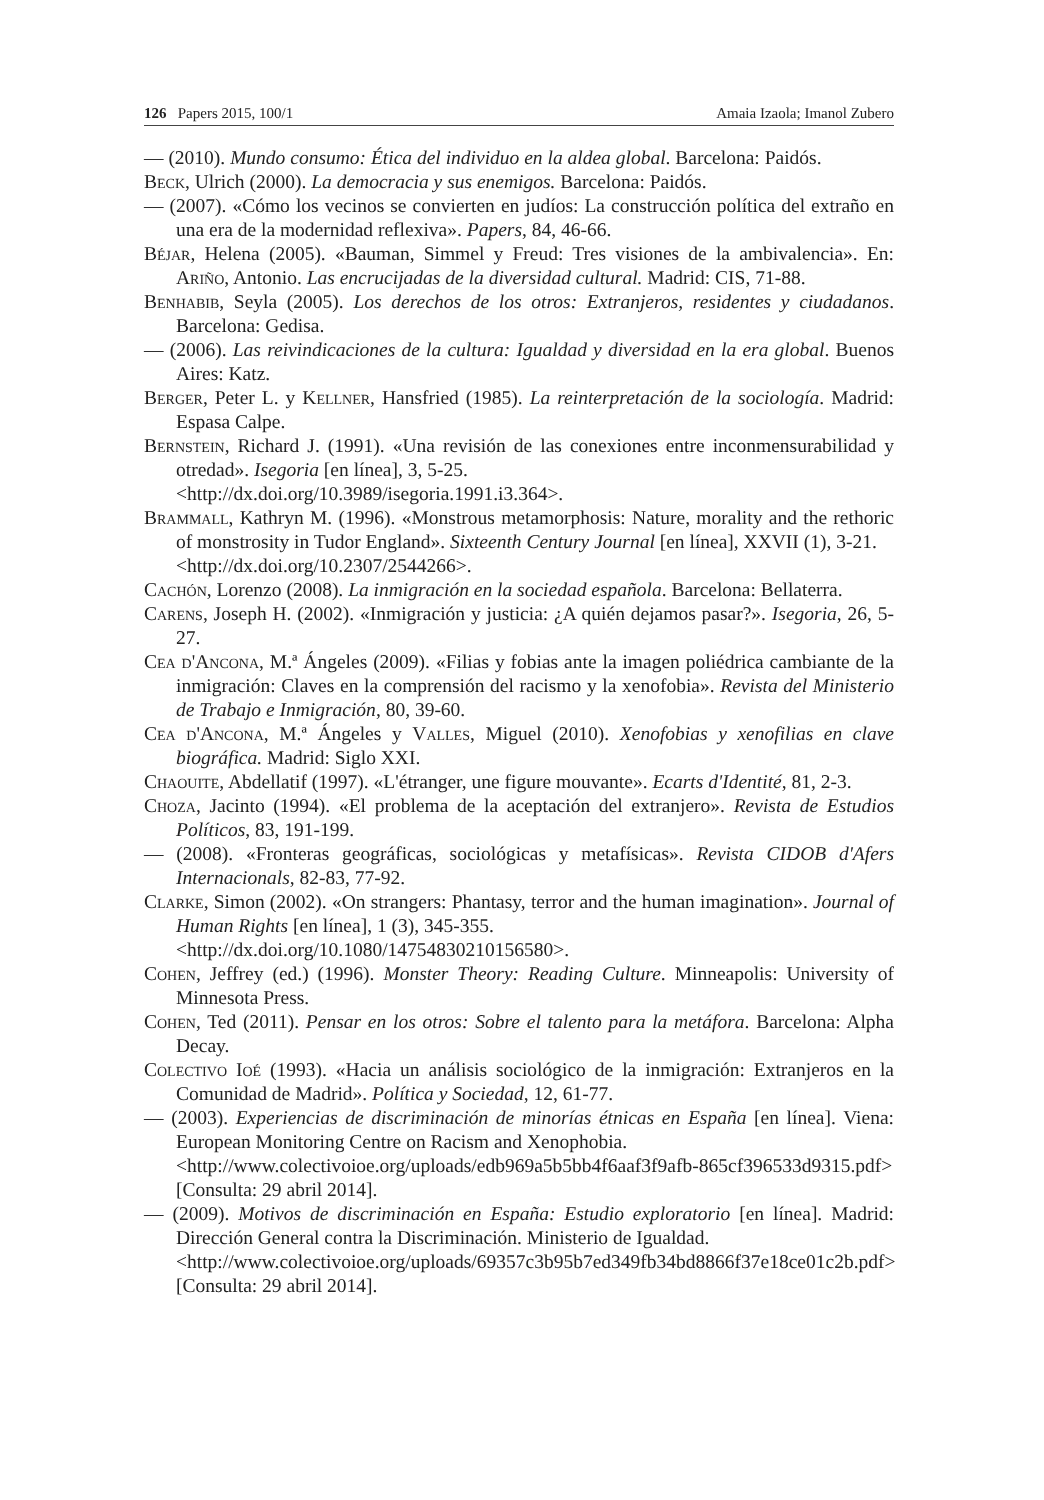126 Papers 2015, 100/1 Amaia Izaola; Imanol Zubero
— (2010). Mundo consumo: Ética del individuo en la aldea global. Barcelona: Paidós.
Beck, Ulrich (2000). La democracia y sus enemigos. Barcelona: Paidós.
— (2007). «Cómo los vecinos se convierten en judíos: La construcción política del extraño en una era de la modernidad reflexiva». Papers, 84, 46-66.
Béjar, Helena (2005). «Bauman, Simmel y Freud: Tres visiones de la ambivalencia». En: Ariño, Antonio. Las encrucijadas de la diversidad cultural. Madrid: CIS, 71-88.
Benhabib, Seyla (2005). Los derechos de los otros: Extranjeros, residentes y ciudadanos. Barcelona: Gedisa.
— (2006). Las reivindicaciones de la cultura: Igualdad y diversidad en la era global. Buenos Aires: Katz.
Berger, Peter L. y Kellner, Hansfried (1985). La reinterpretación de la sociología. Madrid: Espasa Calpe.
Bernstein, Richard J. (1991). «Una revisión de las conexiones entre inconmensurabilidad y otredad». Isegoria [en línea], 3, 5-25.
<http://dx.doi.org/10.3989/isegoria.1991.i3.364>.
Brammall, Kathryn M. (1996). «Monstrous metamorphosis: Nature, morality and the rethoric of monstrosity in Tudor England». Sixteenth Century Journal [en línea], XXVII (1), 3-21.
<http://dx.doi.org/10.2307/2544266>.
Cachón, Lorenzo (2008). La inmigración en la sociedad española. Barcelona: Bellaterra.
Carens, Joseph H. (2002). «Inmigración y justicia: ¿A quién dejamos pasar?». Isegoria, 26, 5-27.
Cea d'Ancona, M.ª Ángeles (2009). «Filias y fobias ante la imagen poliédrica cambiante de la inmigración: Claves en la comprensión del racismo y la xenofobia». Revista del Ministerio de Trabajo e Inmigración, 80, 39-60.
Cea d'Ancona, M.ª Ángeles y Valles, Miguel (2010). Xenofobias y xenofilias en clave biográfica. Madrid: Siglo XXI.
Chaouite, Abdellatif (1997). «L'étranger, une figure mouvante». Ecarts d'Identité, 81, 2-3.
Choza, Jacinto (1994). «El problema de la aceptación del extranjero». Revista de Estudios Políticos, 83, 191-199.
— (2008). «Fronteras geográficas, sociológicas y metafísicas». Revista CIDOB d'Afers Internacionals, 82-83, 77-92.
Clarke, Simon (2002). «On strangers: Phantasy, terror and the human imagination». Journal of Human Rights [en línea], 1 (3), 345-355.
<http://dx.doi.org/10.1080/14754830210156580>.
Cohen, Jeffrey (ed.) (1996). Monster Theory: Reading Culture. Minneapolis: University of Minnesota Press.
Cohen, Ted (2011). Pensar en los otros: Sobre el talento para la metáfora. Barcelona: Alpha Decay.
Colectivo Ioé (1993). «Hacia un análisis sociológico de la inmigración: Extranjeros en la Comunidad de Madrid». Política y Sociedad, 12, 61-77.
— (2003). Experiencias de discriminación de minorías étnicas en España [en línea]. Viena: European Monitoring Centre on Racism and Xenophobia.
<http://www.colectivoioe.org/uploads/edb969a5b5bb4f6aaf3f9afb-865cf396533d9315.pdf> [Consulta: 29 abril 2014].
— (2009). Motivos de discriminación en España: Estudio exploratorio [en línea]. Madrid: Dirección General contra la Discriminación. Ministerio de Igualdad.
<http://www.colectivoioe.org/uploads/69357c3b95b7ed349fb34bd8866f37e18ce01c2b.pdf> [Consulta: 29 abril 2014].